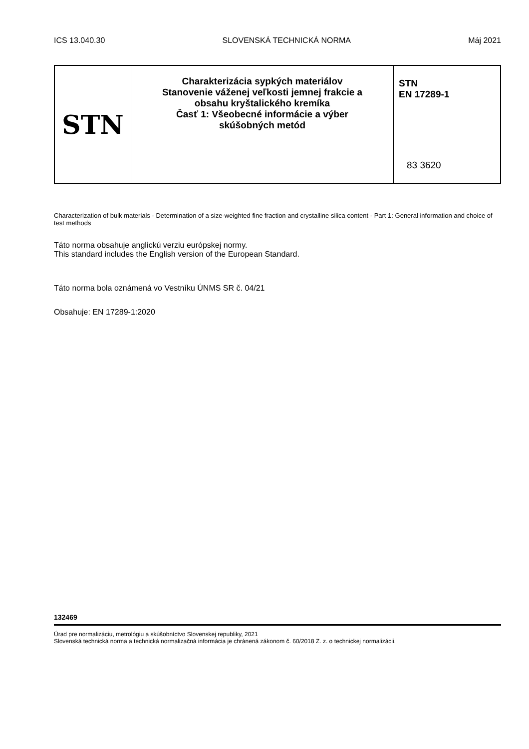ICS 13.040.30 SLOVENSKÁ TECHNICKÁ NORMA Máj 2021
STN
Charakterizácia sypkých materiálov
Stanovenie váženej veľkosti jemnej frakcie a
obsahu kryštalického kremíka
Časť 1: Všeobecné informácie a výber
skúšobných metód
STN
EN 17289-1
83 3620
Characterization of bulk materials - Determination of a size-weighted fine fraction and crystalline silica content - Part 1: General information and choice of test methods
Táto norma obsahuje anglickú verziu európskej normy.
This standard includes the English version of the European Standard.
Táto norma bola oznámená vo Vestníku ÚNMS SR č. 04/21
Obsahuje: EN 17289-1:2020
132469
Úrad pre normalizáciu, metrológiu a skúšobníctvo Slovenskej republiky, 2021
Slovenská technická norma a technická normalizačná informácia je chránená zákonom č. 60/2018 Z. z. o technickej normalizácii.